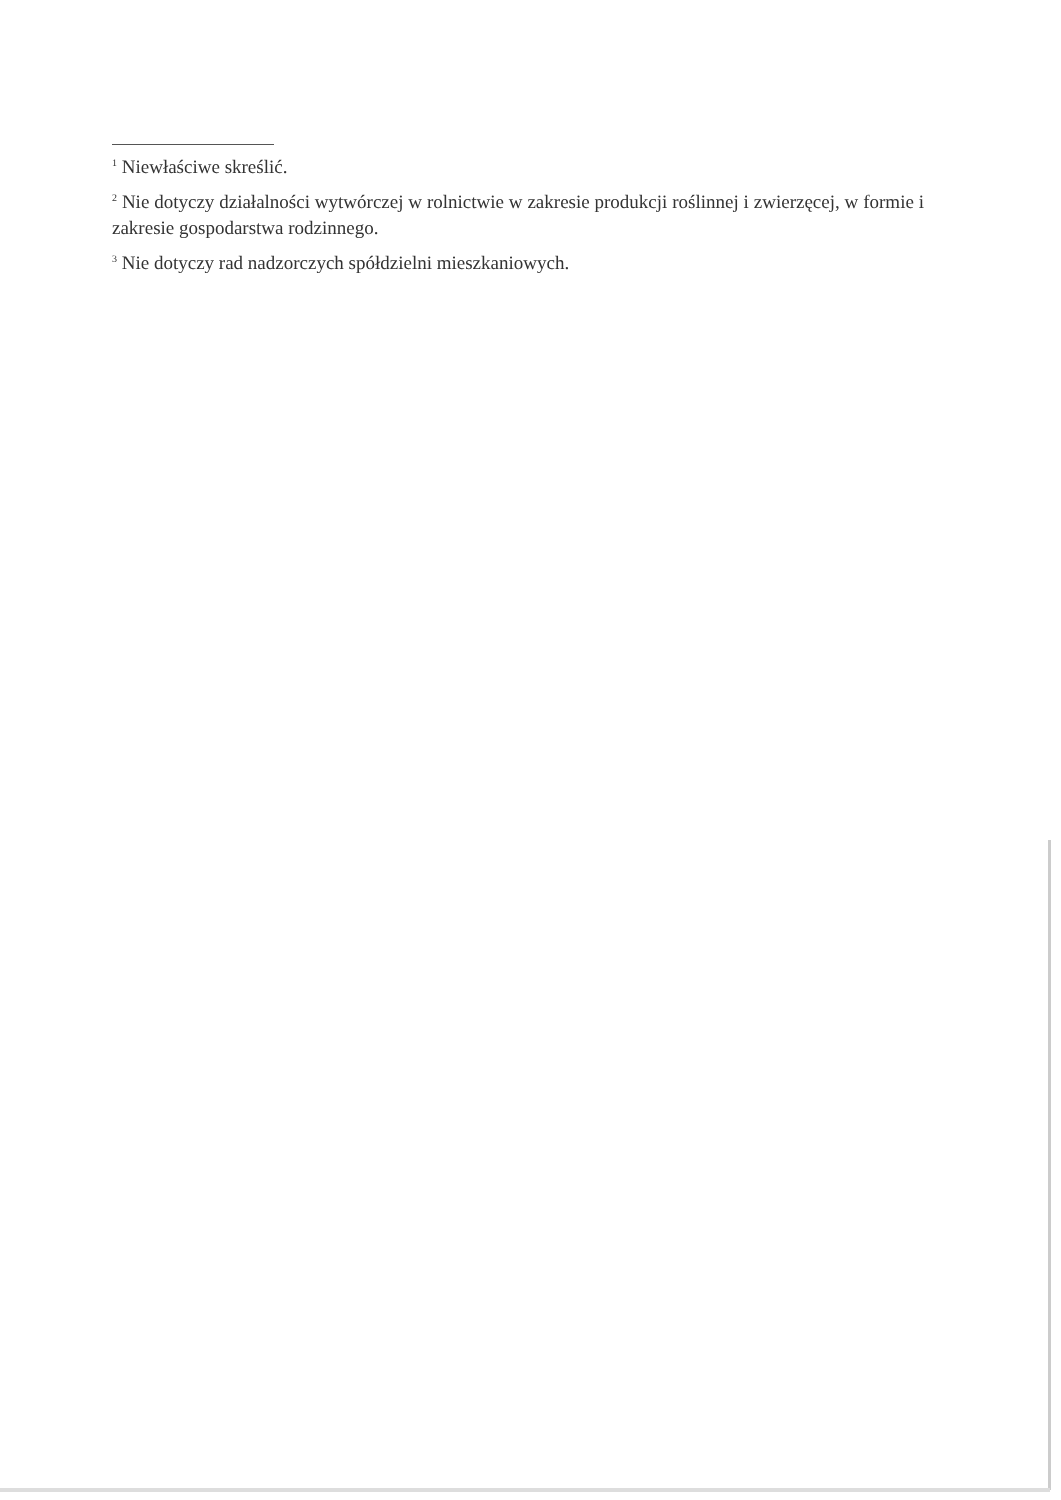<sup>1</sup> Niewłaściwe skreślić.
<sup>2</sup> Nie dotyczy działalności wytwórczej w rolnictwie w zakresie produkcji roślinnej i zwierzęcej, w formie i zakresie gospodarstwa rodzinnego.
<sup>3</sup> Nie dotyczy rad nadzorczych spółdzielni mieszkaniowych.